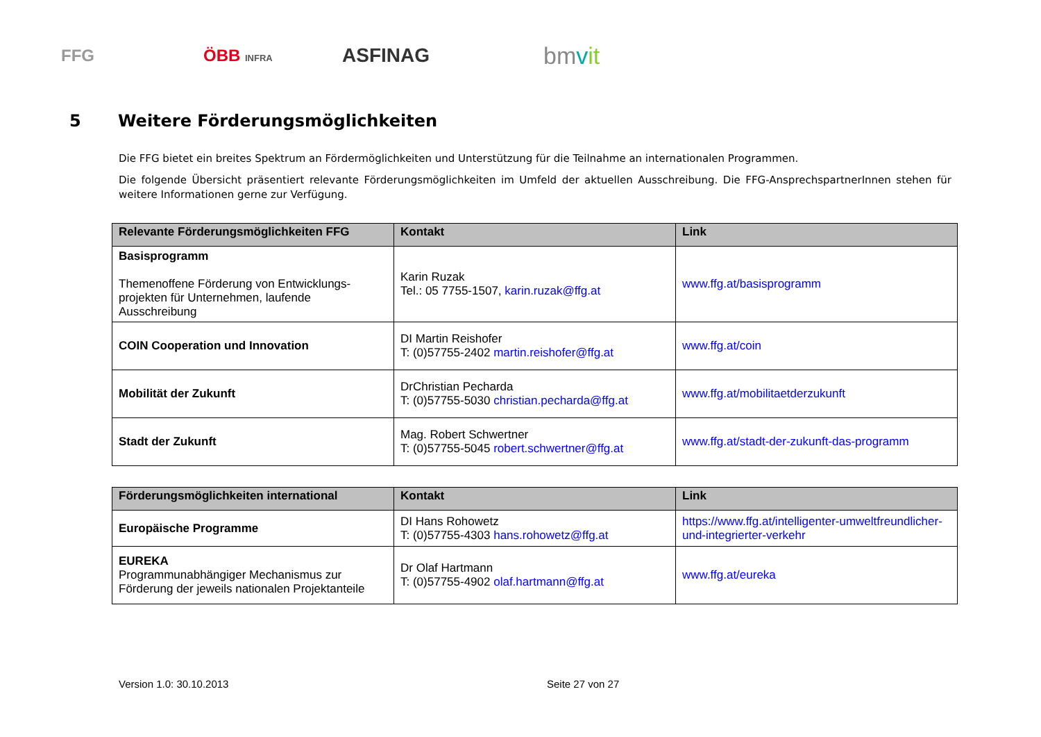FFG ÖBB INFRA
ASFINAG
bmvit
5 Weitere Förderungsmöglichkeiten
Die FFG bietet ein breites Spektrum an Fördermöglichkeiten und Unterstützung für die Teilnahme an internationalen Programmen.
Die folgende Übersicht präsentiert relevante Förderungsmöglichkeiten im Umfeld der aktuellen Ausschreibung. Die FFG-AnsprechspartnerInnen stehen für weitere Informationen gerne zur Verfügung.
| Relevante Förderungsmöglichkeiten FFG | Kontakt | Link |
| --- | --- | --- |
| Basisprogramm Themenoffene Förderung von Entwicklungs-projekten für Unternehmen, laufende Ausschreibung | Karin Ruzak Tel.: 05 7755-1507, karin.ruzak@ffg.at | www.ffg.at/basisprogramm |
| COIN Cooperation und Innovation | DI Martin Reishofer T: (0)57755-2402 martin.reishofer@ffg.at | www.ffg.at/coin |
| Mobilität der Zukunft | DrChristian Pecharda T: (0)57755-5030 christian.pecharda@ffg.at | www.ffg.at/mobilitaetderzukunft |
| Stadt der Zukunft | Mag. Robert Schwertner T: (0)57755-5045 robert.schwertner@ffg.at | www.ffg.at/stadt-der-zukunft-das-programm |
| Förderungsmöglichkeiten international | Kontakt | Link |
| --- | --- | --- |
| Europäische Programme | DI Hans Rohowetz T: (0)57755-4303 hans.rohowetz@ffg.at | https://www.ffg.at/intelligenter-umweltfreundlicher-und-integrierter-verkehr |
| EUREKA Programmunabhängiger Mechanismus zur Förderung der jeweils nationalen Projektanteile | Dr Olaf Hartmann T: (0)57755-4902 olaf.hartmann@ffg.at | www.ffg.at/eureka |
Version 1.0: 30.10.2013 Seite 27 von 27